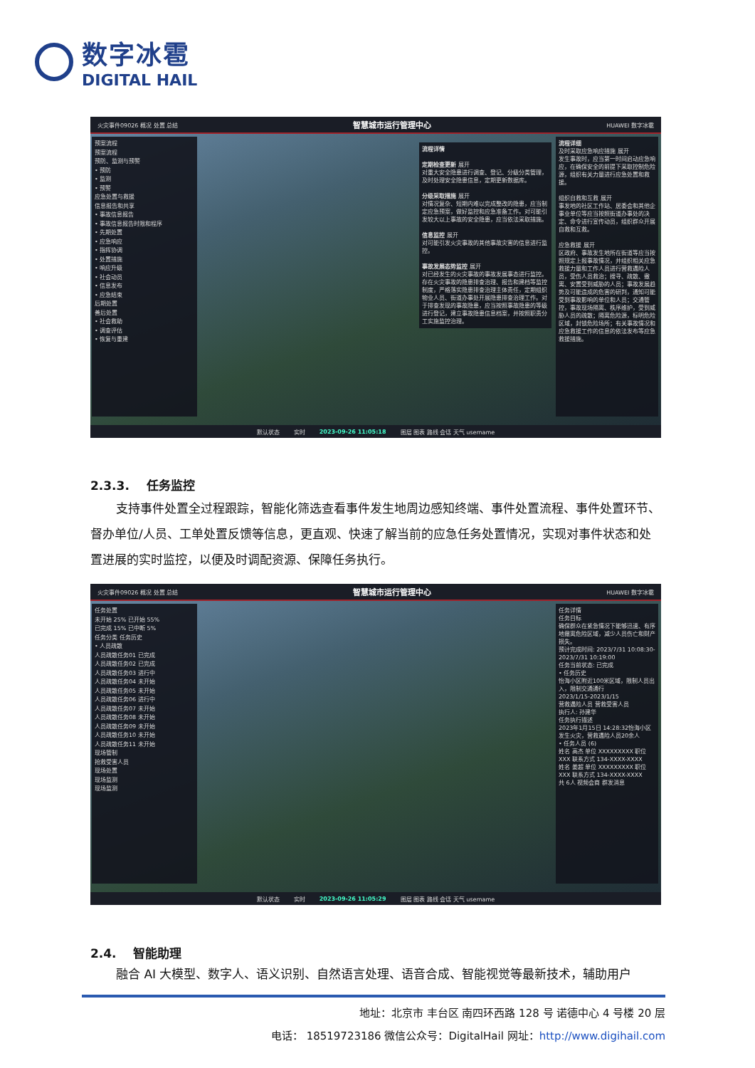数字冰雹
DIGITAL HAIL
火灾事件09026 概况 处置 总结 智慧城市运行管理中心 HUAWEI 数字冰雹
预案流程
预案流程
预防、监测与预警
• 预防
• 监测
• 预警
应急处置与救援
信息报告和共享
• 事故信息报告
• 事故信息报告时限和程序
• 先期处置
• 应急响应
• 指挥协调
• 处置措施
• 响应升级
• 社会动员
• 信息发布
• 应急结束
后期处置
善后处置
• 社会救助
• 调查评估
• 恢复与重建
流程详情
定期检查更新 展开
对重大安全隐患进行调查、登记、分级分类管理，及时处理安全隐患信息，定期更新数据库。
分级采取措施 展开
对情况复杂、短期内难以完成整改的隐患，应当制定应急预案，做好监控和应急准备工作。对可能引发较大以上事故的安全隐患，应当依法采取措施。
信息监控 展开
对可能引发火灾事故的其他事故灾害的信息进行监控。
事故发展态势监控 展开
对已经发生的火灾事故的事故发展事态进行监控。存在火灾事故的隐患排查治理、报告和建档等监控制度，严格落实隐患排查治理主体责任，定期组织物业人员、街道办事处开展隐患排查治理工作。对于排查发现的事故隐患，应当按照事故隐患的等级进行登记，建立事故隐患信息档案，并按照职责分工实施监控治理。
流程详细
及时采取应急响应措施 展开
发生事故时，应当第一时间启动应急响应，在确保安全的前提下采取控制危险源，组织有关力量进行应急处置和救援。
组织自救和互救 展开
事发地的社区工作站、居委会和其他企事业单位等应当按照街道办事处的决定、命令进行宣传动员，组织群众开展自救和互救。
应急救援 展开
区政府、事故发生地所在街道等应当按照规定上报事故情况，并组织相关应急救援力量和工作人员进行营救遇险人员，受伤人员救治；搜寻、疏散、撤离、安置受到威胁的人员；事故发展趋势及可能造成的危害的研判，通知可能受到事故影响的单位和人员；交通管控，事故现场隔离、秩序维护，受到威胁人员的疏散；隔离危险源，标明危险区域，封锁危险场所；有关事故情况和应急救援工作的信息的依法发布等应急救援措施。
默认状态 实时 2023-09-26 11:05:18 图层 图表 路线 会话 天气 username
2.3.3. 任务监控
支持事件处置全过程跟踪，智能化筛选查看事件发生地周边感知终端、事件处置流程、事件处置环节、督办单位/人员、工单处置反馈等信息，更直观、快速了解当前的应急任务处置情况，实现对事件状态和处置进展的实时监控，以便及时调配资源、保障任务执行。
火灾事件09026 概况 处置 总结 智慧城市运行管理中心 HUAWEI 数字冰雹
任务处置
未开始 25% 已开始 55%
已完成 15% 已中断 5%
任务分类 任务历史
• 人员疏散
人员疏散任务01 已完成
人员疏散任务02 已完成
人员疏散任务03 进行中
人员疏散任务04 未开始
人员疏散任务05 未开始
人员疏散任务06 进行中
人员疏散任务07 未开始
人员疏散任务08 未开始
人员疏散任务09 未开始
人员疏散任务10 未开始
人员疏散任务11 未开始
现场管制
抢救受害人员
现场处置
现场监测
现场监测
任务详情
任务目标
确保群众在紧急情况下能够迅速、有序地撤离危险区域，减少人员伤亡和财产损失。
预计完成时间: 2023/7/31 10:08:30-2023/7/31 10:19:00
任务当前状态: 已完成
• 任务历史
怡海小区附近100米区域，限制人员出入，限制交通通行
2023/1/15-2023/1/15
营救遇险人员 营救受害人员
执行人: 孙建华
任务执行描述
2023年1月15日 14:28:32怡海小区发生火灾，营救遇险人员20余人
• 任务人员 (6)
姓名 高杰 单位 XXXXXXXXX 职位 XXX 联系方式 134-XXXX-XXXX
姓名 姜超 单位 XXXXXXXXX 职位 XXX 联系方式 134-XXXX-XXXX
共 6人 视频会商 群发消息
默认状态 实时 2023-09-26 11:05:29 图层 图表 路线 会话 天气 username
2.4. 智能助理
融合 AI 大模型、数字人、语义识别、自然语言处理、语音合成、智能视觉等最新技术，辅助用户
地址：北京市 丰台区 南四环西路 128 号 诺德中心 4 号楼 20 层
电话： 18519723186 微信公众号：DigitalHail 网址：http://www.digihail.com